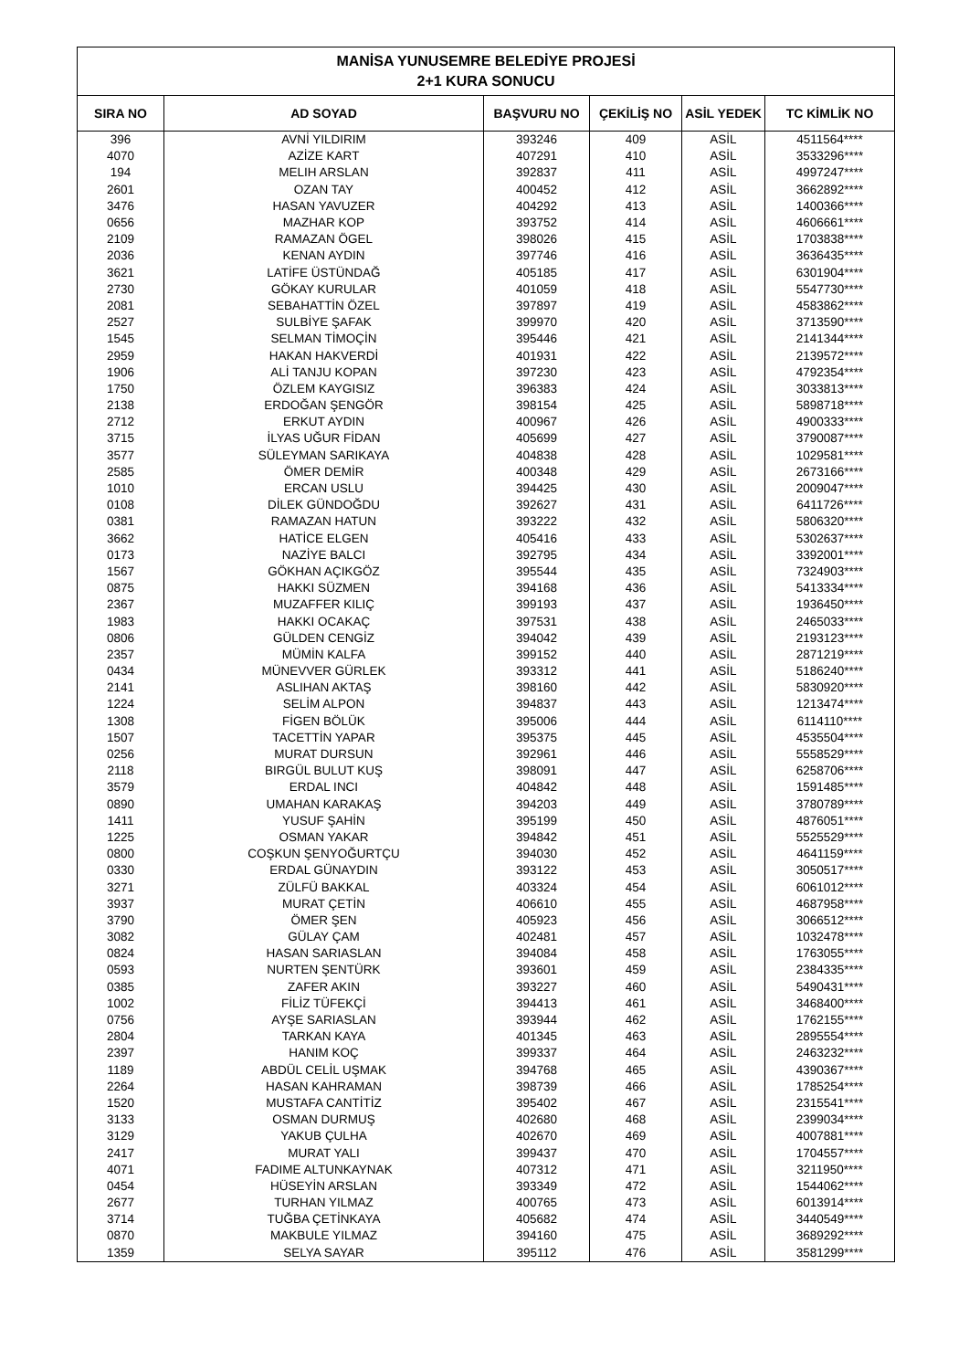| MANİSA YUNUSEMRE BELEDİYE PROJESİ 2+1 KURA SONUCU | | | | | |
| --- | --- | --- | --- | --- | --- |
| SIRA NO | AD SOYAD | BAŞVURU NO | ÇEKİLİŞ NO | ASİL YEDEK | TC KİMLİK NO |
| 396 | AVNİ YILDIRIM | 393246 | 409 | ASİL | 4511564**** |
| 4070 | AZİZE KART | 407291 | 410 | ASİL | 3533296**** |
| 194 | MELIH ARSLAN | 392837 | 411 | ASİL | 4997247**** |
| 2601 | OZAN TAY | 400452 | 412 | ASİL | 3662892**** |
| 3476 | HASAN YAVUZER | 404292 | 413 | ASİL | 1400366**** |
| 0656 | MAZHAR KOP | 393752 | 414 | ASİL | 4606661**** |
| 2109 | RAMAZAN ÖGEL | 398026 | 415 | ASİL | 1703838**** |
| 2036 | KENAN AYDIN | 397746 | 416 | ASİL | 3636435**** |
| 3621 | LATİFE ÜSTÜNDAĞ | 405185 | 417 | ASİL | 6301904**** |
| 2730 | GÖKAY KURULAR | 401059 | 418 | ASİL | 5547730**** |
| 2081 | SEBAHATTİN ÖZEL | 397897 | 419 | ASİL | 4583862**** |
| 2527 | SULBİYE ŞAFAK | 399970 | 420 | ASİL | 3713590**** |
| 1545 | SELMAN TİMOÇİN | 395446 | 421 | ASİL | 2141344**** |
| 2959 | HAKAN HAKVERDİ | 401931 | 422 | ASİL | 2139572**** |
| 1906 | ALİ TANJU KOPAN | 397230 | 423 | ASİL | 4792354**** |
| 1750 | ÖZLEM KAYGISIZ | 396383 | 424 | ASİL | 3033813**** |
| 2138 | ERDOĞAN ŞENGÖR | 398154 | 425 | ASİL | 5898718**** |
| 2712 | ERKUT AYDIN | 400967 | 426 | ASİL | 4900333**** |
| 3715 | İLYAS UĞUR FİDAN | 405699 | 427 | ASİL | 3790087**** |
| 3577 | SÜLEYMAN SARIKAYA | 404838 | 428 | ASİL | 1029581**** |
| 2585 | ÖMER DEMİR | 400348 | 429 | ASİL | 2673166**** |
| 1010 | ERCAN USLU | 394425 | 430 | ASİL | 2009047**** |
| 0108 | DİLEK GÜNDOĞDU | 392627 | 431 | ASİL | 6411726**** |
| 0381 | RAMAZAN HATUN | 393222 | 432 | ASİL | 5806320**** |
| 3662 | HATİCE ELGEN | 405416 | 433 | ASİL | 5302637**** |
| 0173 | NAZİYE BALCI | 392795 | 434 | ASİL | 3392001**** |
| 1567 | GÖKHAN AÇIKGÖZ | 395544 | 435 | ASİL | 7324903**** |
| 0875 | HAKKI SÜZMEN | 394168 | 436 | ASİL | 5413334**** |
| 2367 | MUZAFFER KILIÇ | 399193 | 437 | ASİL | 1936450**** |
| 1983 | HAKKI OCAKAÇ | 397531 | 438 | ASİL | 2465033**** |
| 0806 | GÜLDEN CENGİZ | 394042 | 439 | ASİL | 2193123**** |
| 2357 | MÜMİN KALFA | 399152 | 440 | ASİL | 2871219**** |
| 0434 | MÜNEVVER GÜRLEK | 393312 | 441 | ASİL | 5186240**** |
| 2141 | ASLIHAN AKTAŞ | 398160 | 442 | ASİL | 5830920**** |
| 1224 | SELİM ALPON | 394837 | 443 | ASİL | 1213474**** |
| 1308 | FİGEN BÖLÜK | 395006 | 444 | ASİL | 6114110**** |
| 1507 | TACETTİN YAPAR | 395375 | 445 | ASİL | 4535504**** |
| 0256 | MURAT DURSUN | 392961 | 446 | ASİL | 5558529**** |
| 2118 | BIRGÜL BULUT KUŞ | 398091 | 447 | ASİL | 6258706**** |
| 3579 | ERDAL INCI | 404842 | 448 | ASİL | 1591485**** |
| 0890 | UMAHAN KARAKAŞ | 394203 | 449 | ASİL | 3780789**** |
| 1411 | YUSUF ŞAHİN | 395199 | 450 | ASİL | 4876051**** |
| 1225 | OSMAN YAKAR | 394842 | 451 | ASİL | 5525529**** |
| 0800 | COŞKUN ŞENYOĞURTÇU | 394030 | 452 | ASİL | 4641159**** |
| 0330 | ERDAL GÜNAYDIN | 393122 | 453 | ASİL | 3050517**** |
| 3271 | ZÜLFÜ BAKKAL | 403324 | 454 | ASİL | 6061012**** |
| 3937 | MURAT ÇETİN | 406610 | 455 | ASİL | 4687958**** |
| 3790 | ÖMER ŞEN | 405923 | 456 | ASİL | 3066512**** |
| 3082 | GÜLAY ÇAM | 402481 | 457 | ASİL | 1032478**** |
| 0824 | HASAN SARIASLAN | 394084 | 458 | ASİL | 1763055**** |
| 0593 | NURTEN ŞENTÜRK | 393601 | 459 | ASİL | 2384335**** |
| 0385 | ZAFER AKIN | 393227 | 460 | ASİL | 5490431**** |
| 1002 | FİLİZ TÜFEKÇİ | 394413 | 461 | ASİL | 3468400**** |
| 0756 | AYŞE SARIASLAN | 393944 | 462 | ASİL | 1762155**** |
| 2804 | TARKAN KAYA | 401345 | 463 | ASİL | 2895554**** |
| 2397 | HANIM KOÇ | 399337 | 464 | ASİL | 2463232**** |
| 1189 | ABDÜL CELİL UŞMAK | 394768 | 465 | ASİL | 4390367**** |
| 2264 | HASAN KAHRAMAN | 398739 | 466 | ASİL | 1785254**** |
| 1520 | MUSTAFA CANTİTİZ | 395402 | 467 | ASİL | 2315541**** |
| 3133 | OSMAN DURMUŞ | 402680 | 468 | ASİL | 2399034**** |
| 3129 | YAKUB ÇULHA | 402670 | 469 | ASİL | 4007881**** |
| 2417 | MURAT YALI | 399437 | 470 | ASİL | 1704557**** |
| 4071 | FADIME ALTUNKAYNAK | 407312 | 471 | ASİL | 3211950**** |
| 0454 | HÜSEYİN ARSLAN | 393349 | 472 | ASİL | 1544062**** |
| 2677 | TURHAN YILMAZ | 400765 | 473 | ASİL | 6013914**** |
| 3714 | TUĞBA ÇETİNKAYA | 405682 | 474 | ASİL | 3440549**** |
| 0870 | MAKBULE YILMAZ | 394160 | 475 | ASİL | 3689292**** |
| 1359 | SELYA SAYAR | 395112 | 476 | ASİL | 3581299**** |